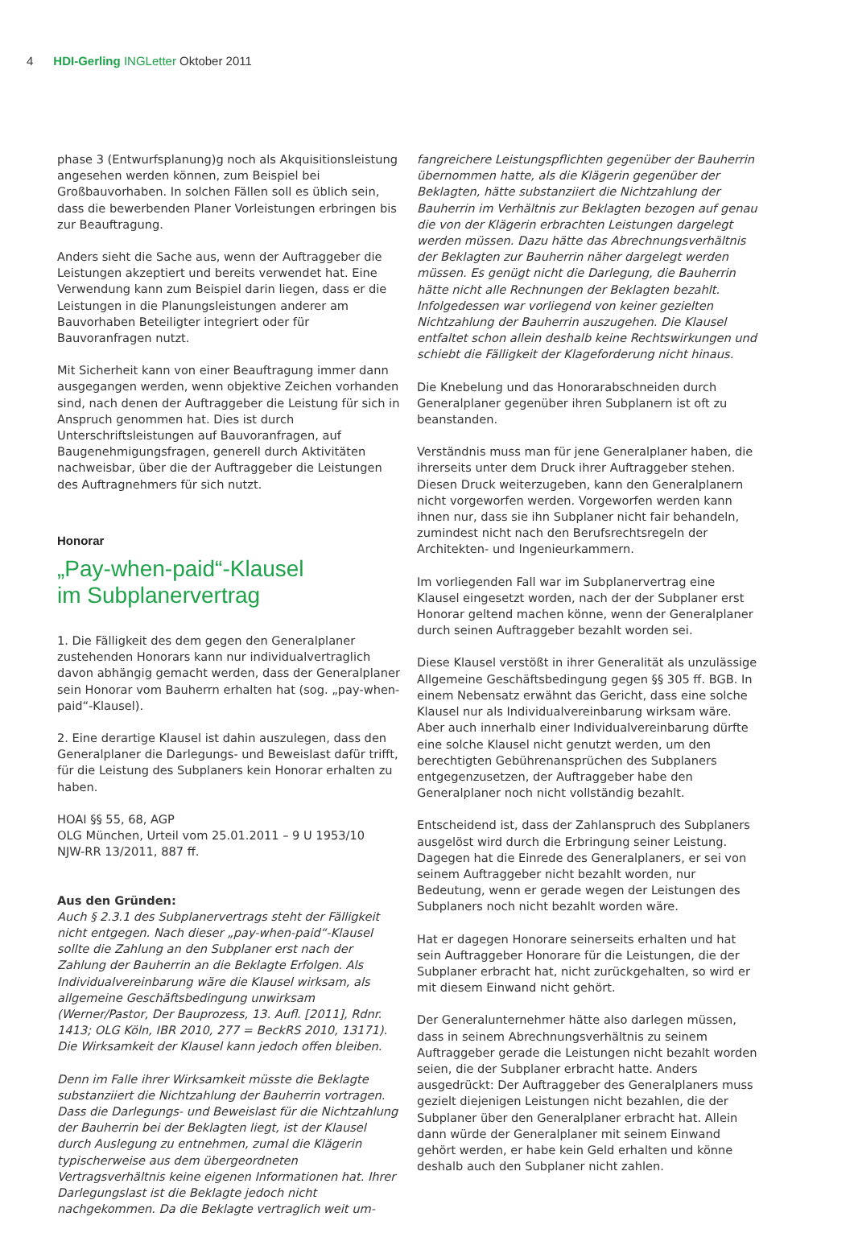4 HDI-Gerling INGLetter Oktober 2011
phase 3 (Entwurfsplanung)g noch als Akquisitionsleistung angesehen werden können, zum Beispiel bei Großbauvorhaben. In solchen Fällen soll es üblich sein, dass die bewerbenden Planer Vorleistungen erbringen bis zur Beauftragung.
Anders sieht die Sache aus, wenn der Auftraggeber die Leistungen akzeptiert und bereits verwendet hat. Eine Verwendung kann zum Beispiel darin liegen, dass er die Leistungen in die Planungsleistungen anderer am Bauvorhaben Beteiligter integriert oder für Bauvoranfragen nutzt.
Mit Sicherheit kann von einer Beauftragung immer dann ausgegangen werden, wenn objektive Zeichen vorhanden sind, nach denen der Auftraggeber die Leistung für sich in Anspruch genommen hat. Dies ist durch Unterschriftsleistungen auf Bauvoranfragen, auf Baugenehmigungsfragen, generell durch Aktivitäten nachweisbar, über die der Auftraggeber die Leistungen des Auftragnehmers für sich nutzt.
Honorar
„Pay-when-paid“-Klausel
im Subplanervertrag
1. Die Fälligkeit des dem gegen den Generalplaner zustehenden Honorars kann nur individualvertraglich davon abhängig gemacht werden, dass der Generalplaner sein Honorar vom Bauherrn erhalten hat (sog. „pay-when-paid“-Klausel).
2. Eine derartige Klausel ist dahin auszulegen, dass den Generalplaner die Darlegungs- und Beweislast dafür trifft, für die Leistung des Subplaners kein Honorar erhalten zu haben.
HOAI §§ 55, 68, AGP
OLG München, Urteil vom 25.01.2011 – 9 U 1953/10
NJW-RR 13/2011, 887 ff.
Aus den Gründen:
Auch § 2.3.1 des Subplanervertrags steht der Fälligkeit nicht entgegen. Nach dieser „pay-when-paid“-Klausel sollte die Zahlung an den Subplaner erst nach der Zahlung der Bauherrin an die Beklagte Erfolgen. Als Individualvereinbarung wäre die Klausel wirksam, als allgemeine Geschäftsbedingung unwirksam (Werner/Pastor, Der Bauprozess, 13. Aufl. [2011], Rdnr. 1413; OLG Köln, IBR 2010, 277 = BeckRS 2010, 13171). Die Wirksamkeit der Klausel kann jedoch offen bleiben.
Denn im Falle ihrer Wirksamkeit müsste die Beklagte substanziiert die Nichtzahlung der Bauherrin vortragen. Dass die Darlegungs- und Beweislast für die Nichtzahlung der Bauherrin bei der Beklagten liegt, ist der Klausel durch Auslegung zu entnehmen, zumal die Klägerin typischerweise aus dem übergeordneten Vertragsverhältnis keine eigenen Informationen hat. Ihrer Darlegungslast ist die Beklagte jedoch nicht nachgekommen. Da die Beklagte vertraglich weit um-
fangreichere Leistungspflichten gegenüber der Bauherrin übernommen hatte, als die Klägerin gegenüber der Beklagten, hätte substanziiert die Nichtzahlung der Bauherrin im Verhältnis zur Beklagten bezogen auf genau die von der Klägerin erbrachten Leistungen dargelegt werden müssen. Dazu hätte das Abrechnungsverhältnis der Beklagten zur Bauherrin näher dargelegt werden müssen. Es genügt nicht die Darlegung, die Bauherrin hätte nicht alle Rechnungen der Beklagten bezahlt. Infolgedessen war vorliegend von keiner gezielten Nichtzahlung der Bauherrin auszugehen. Die Klausel entfaltet schon allein deshalb keine Rechtswirkungen und schiebt die Fälligkeit der Klageforderung nicht hinaus.
Die Knebelung und das Honorarabschneiden durch Generalplaner gegenüber ihren Subplanern ist oft zu beanstanden.
Verständnis muss man für jene Generalplaner haben, die ihrerseits unter dem Druck ihrer Auftraggeber stehen. Diesen Druck weiterzugeben, kann den Generalplanern nicht vorgeworfen werden. Vorgeworfen werden kann ihnen nur, dass sie ihn Subplaner nicht fair behandeln, zumindest nicht nach den Berufsrechtsregeln der Architekten- und Ingenieurkammern.
Im vorliegenden Fall war im Subplanervertrag eine Klausel eingesetzt worden, nach der der Subplaner erst Honorar geltend machen könne, wenn der Generalplaner durch seinen Auftraggeber bezahlt worden sei.
Diese Klausel verstößt in ihrer Generalität als unzulässige Allgemeine Geschäftsbedingung gegen §§ 305 ff. BGB. In einem Nebensatz erwähnt das Gericht, dass eine solche Klausel nur als Individualvereinbarung wirksam wäre. Aber auch innerhalb einer Individualvereinbarung dürfte eine solche Klausel nicht genutzt werden, um den berechtigten Gebührenansprüchen des Subplaners entgegenzusetzen, der Auftraggeber habe den Generalplaner noch nicht vollständig bezahlt.
Entscheidend ist, dass der Zahlanspruch des Subplaners ausgelöst wird durch die Erbringung seiner Leistung. Dagegen hat die Einrede des Generalplaners, er sei von seinem Auftraggeber nicht bezahlt worden, nur Bedeutung, wenn er gerade wegen der Leistungen des Subplaners noch nicht bezahlt worden wäre.
Hat er dagegen Honorare seinerseits erhalten und hat sein Auftraggeber Honorare für die Leistungen, die der Subplaner erbracht hat, nicht zurückgehalten, so wird er mit diesem Einwand nicht gehört.
Der Generalunternehmer hätte also darlegen müssen, dass in seinem Abrechnungsverhältnis zu seinem Auftraggeber gerade die Leistungen nicht bezahlt worden seien, die der Subplaner erbracht hatte. Anders ausgedrückt: Der Auftraggeber des Generalplaners muss gezielt diejenigen Leistungen nicht bezahlen, die der Subplaner über den Generalplaner erbracht hat. Allein dann würde der Generalplaner mit seinem Einwand gehört werden, er habe kein Geld erhalten und könne deshalb auch den Subplaner nicht zahlen.